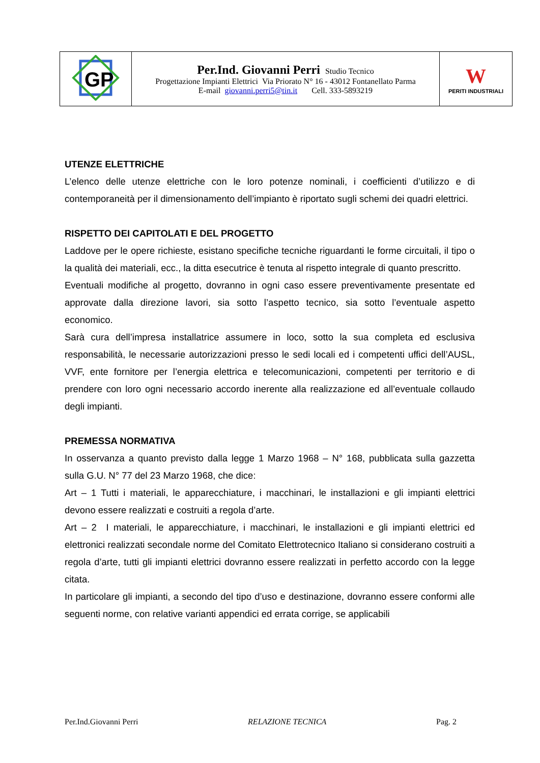| GP | Per.Ind. Giovanni Perri Studio Tecnico Progettazione Impianti Elettrici Via Priorato N° 16 - 43012 Fontanellato Parma E-mail giovanni.perri5@tin.it Cell. 333-5893219 | W PERITI INDUSTRIALI |
UTENZE ELETTRICHE
L’elenco delle utenze elettriche con le loro potenze nominali, i coefficienti d’utilizzo e di contemporaneità per il dimensionamento dell’impianto è riportato sugli schemi dei quadri elettrici.
RISPETTO DEI CAPITOLATI E DEL PROGETTO
Laddove per le opere richieste, esistano specifiche tecniche riguardanti le forme circuitali, il tipo o la qualità dei materiali, ecc., la ditta esecutrice è tenuta al rispetto integrale di quanto prescritto.
Eventuali modifiche al progetto, dovranno in ogni caso essere preventivamente presentate ed approvate dalla direzione lavori, sia sotto l’aspetto tecnico, sia sotto l’eventuale aspetto economico.
Sarà cura dell’impresa installatrice assumere in loco, sotto la sua completa ed esclusiva responsabilità, le necessarie autorizzazioni presso le sedi locali ed i competenti uffici dell’AUSL, VVF, ente fornitore per l’energia elettrica e telecomunicazioni, competenti per territorio e di prendere con loro ogni necessario accordo inerente alla realizzazione ed all’eventuale collaudo degli impianti.
PREMESSA NORMATIVA
In osservanza a quanto previsto dalla legge 1 Marzo 1968 – N° 168, pubblicata sulla gazzetta sulla G.U. N° 77 del 23 Marzo 1968, che dice:
Art – 1 Tutti i materiali, le apparecchiature, i macchinari, le installazioni e gli impianti elettrici devono essere realizzati e costruiti a regola d’arte.
Art – 2 I materiali, le apparecchiature, i macchinari, le installazioni e gli impianti elettrici ed elettronici realizzati secondale norme del Comitato Elettrotecnico Italiano si considerano costruiti a regola d’arte, tutti gli impianti elettrici dovranno essere realizzati in perfetto accordo con la legge citata.
In particolare gli impianti, a secondo del tipo d’uso e destinazione, dovranno essere conformi alle seguenti norme, con relative varianti appendici ed errata corrige, se applicabili
Per.Ind.Giovanni Perri RELAZIONE TECNICA Pag. 2